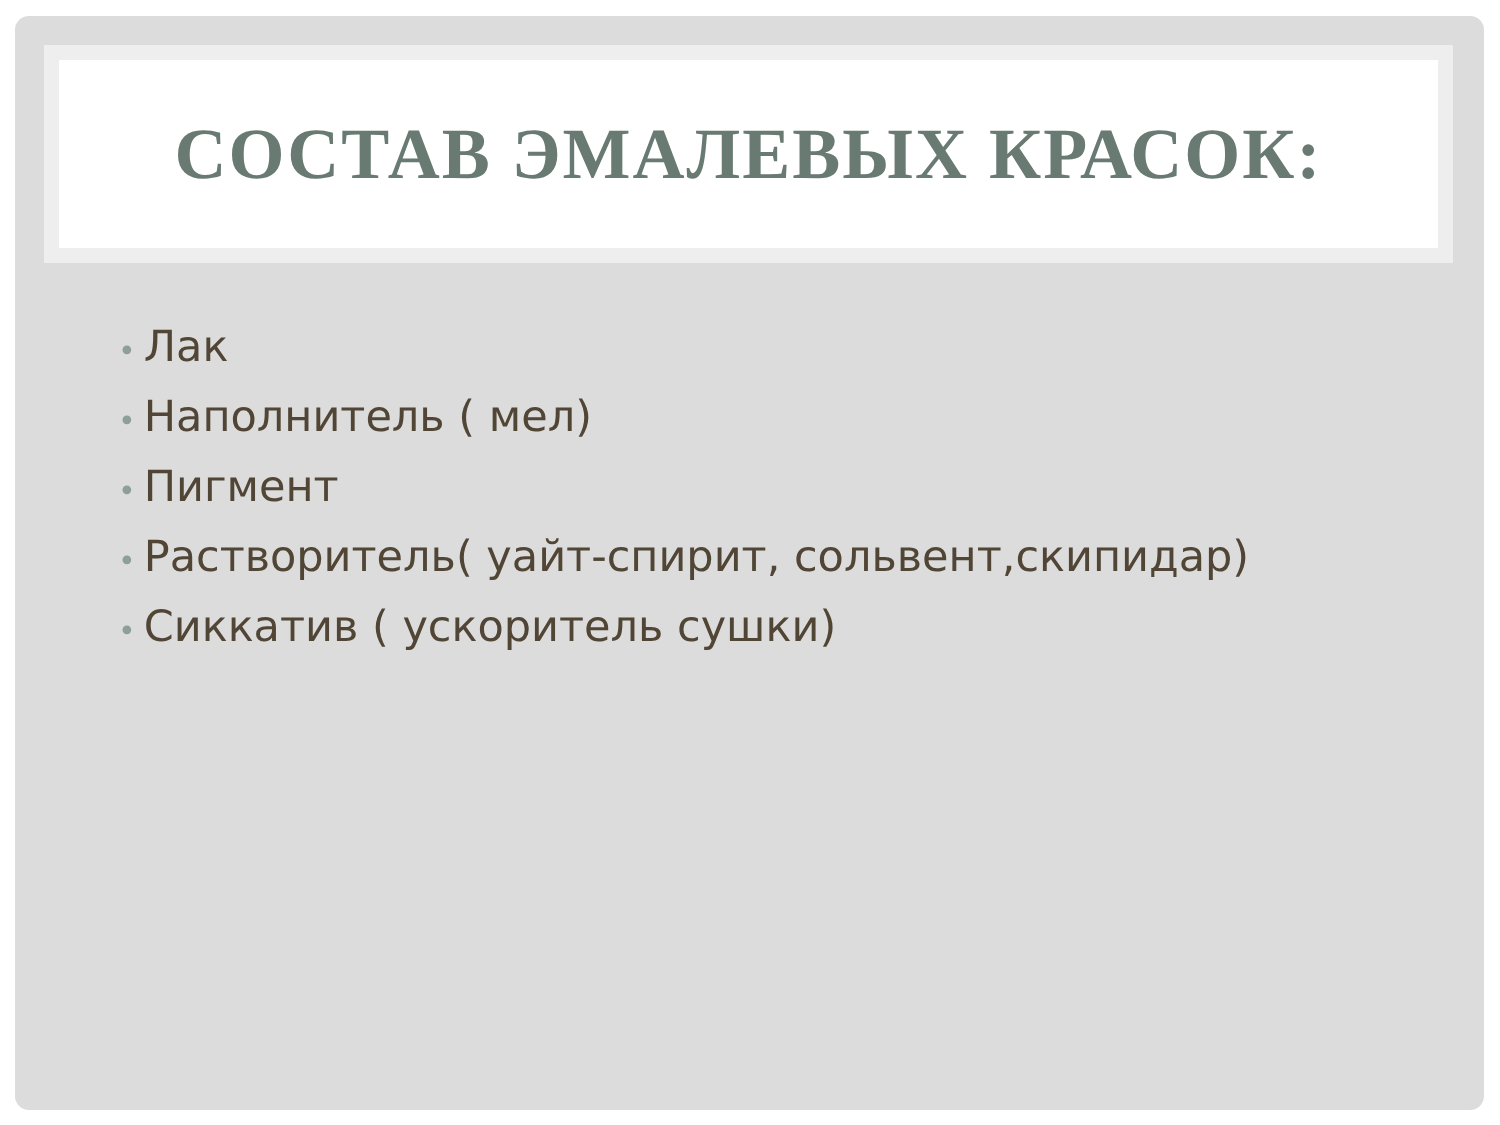СОСТАВ ЭМАЛЕВЫХ КРАСОК:
• Лак
• Наполнитель ( мел)
• Пигмент
• Растворитель( уайт-спирит, сольвент,скипидар)
• Сиккатив ( ускоритель сушки)